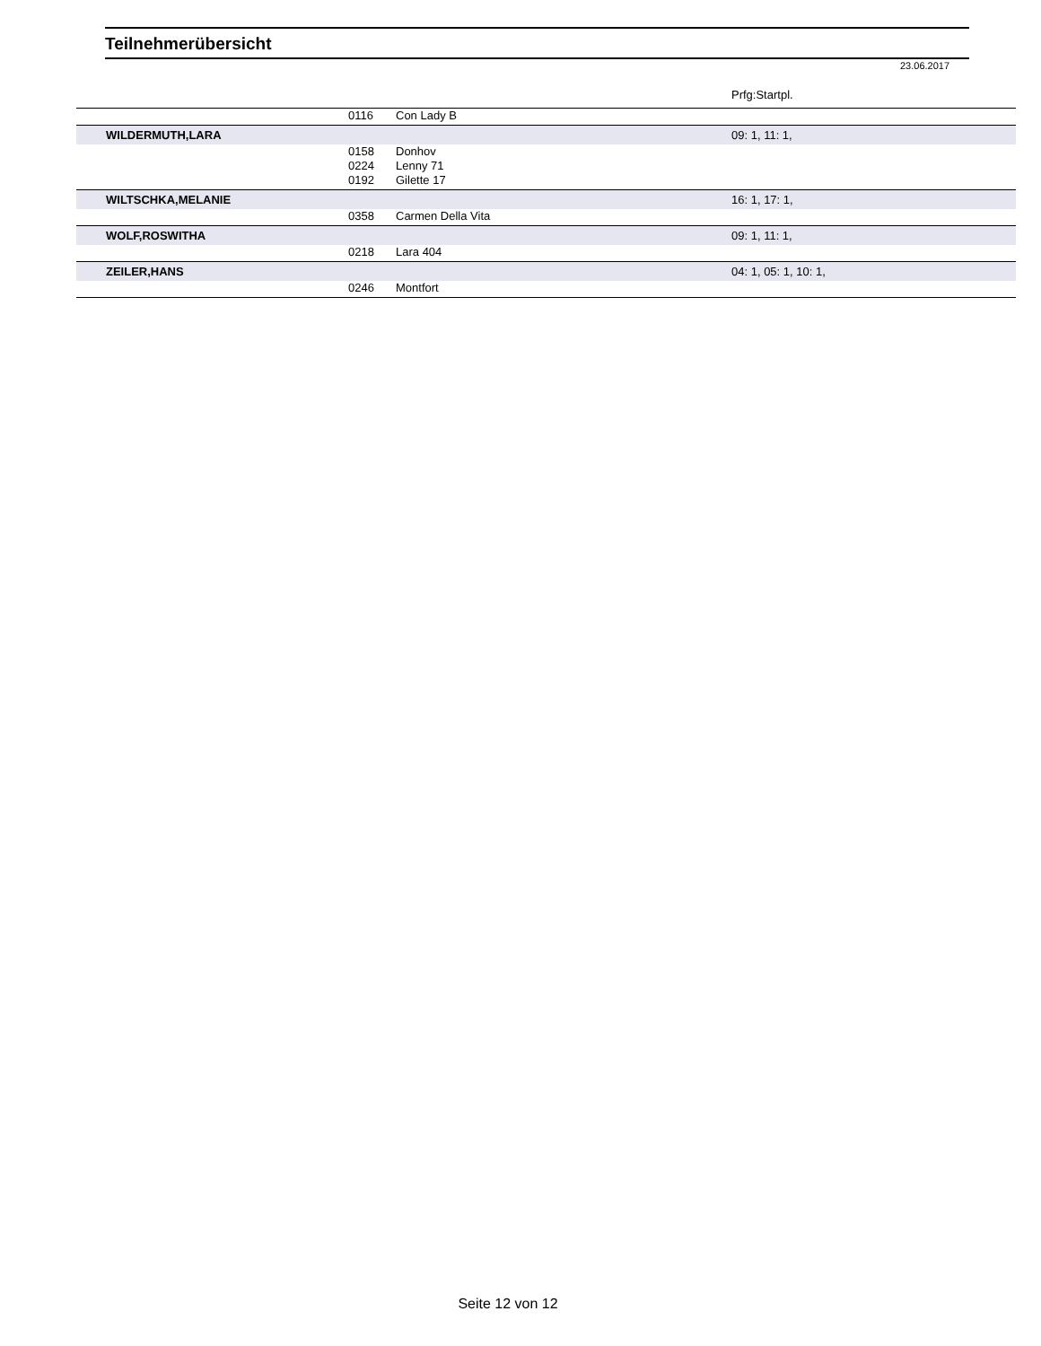Teilnehmerübersicht
23.06.2017
| | | | Prfg:Startpl. | |
| | 0116 | Con Lady B | | |
| WILDERMUTH,LARA | | | 09: 1, 11: 1, | |
| | 0158 | Donhov | | |
| | 0224 | Lenny 71 | | |
| | 0192 | Gilette 17 | | |
| WILTSCHKA,MELANIE | | | 16: 1, 17: 1, | |
| | 0358 | Carmen Della Vita | | |
| WOLF,ROSWITHA | | | 09: 1, 11: 1, | |
| | 0218 | Lara 404 | | |
| ZEILER,HANS | | | 04: 1, 05: 1, 10: 1, | |
| | 0246 | Montfort | | |
Seite 12 von 12